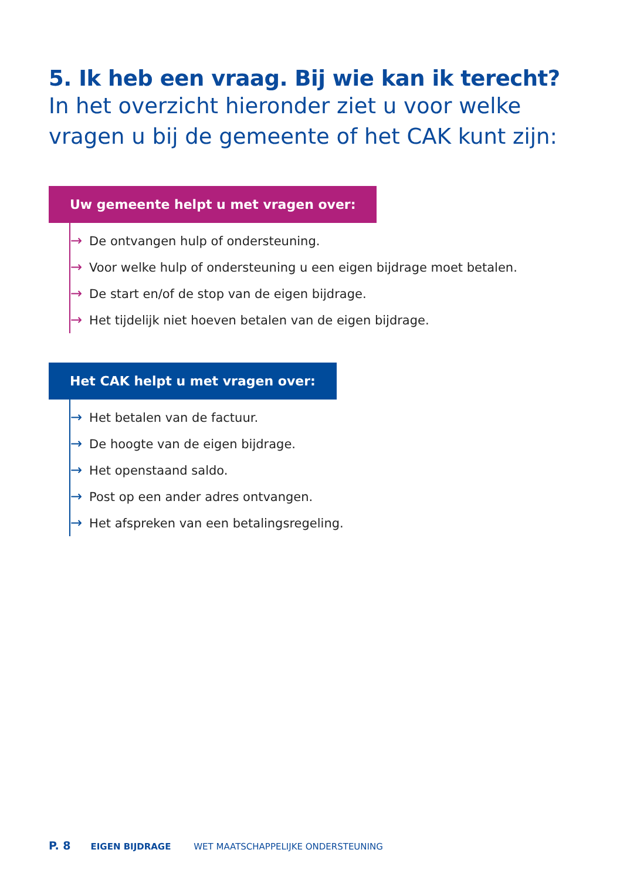5. Ik heb een vraag. Bij wie kan ik terecht?
In het overzicht hieronder ziet u voor welke vragen u bij de gemeente of het CAK kunt zijn:
Uw gemeente helpt u met vragen over:
→ De ontvangen hulp of ondersteuning.
→ Voor welke hulp of ondersteuning u een eigen bijdrage moet betalen.
→ De start en/of de stop van de eigen bijdrage.
→ Het tijdelijk niet hoeven betalen van de eigen bijdrage.
Het CAK helpt u met vragen over:
→ Het betalen van de factuur.
→ De hoogte van de eigen bijdrage.
→ Het openstaand saldo.
→ Post op een ander adres ontvangen.
→ Het afspreken van een betalingsregeling.
P. 8 EIGEN BIJDRAGE WET MAATSCHAPPELIJKE ONDERSTEUNING